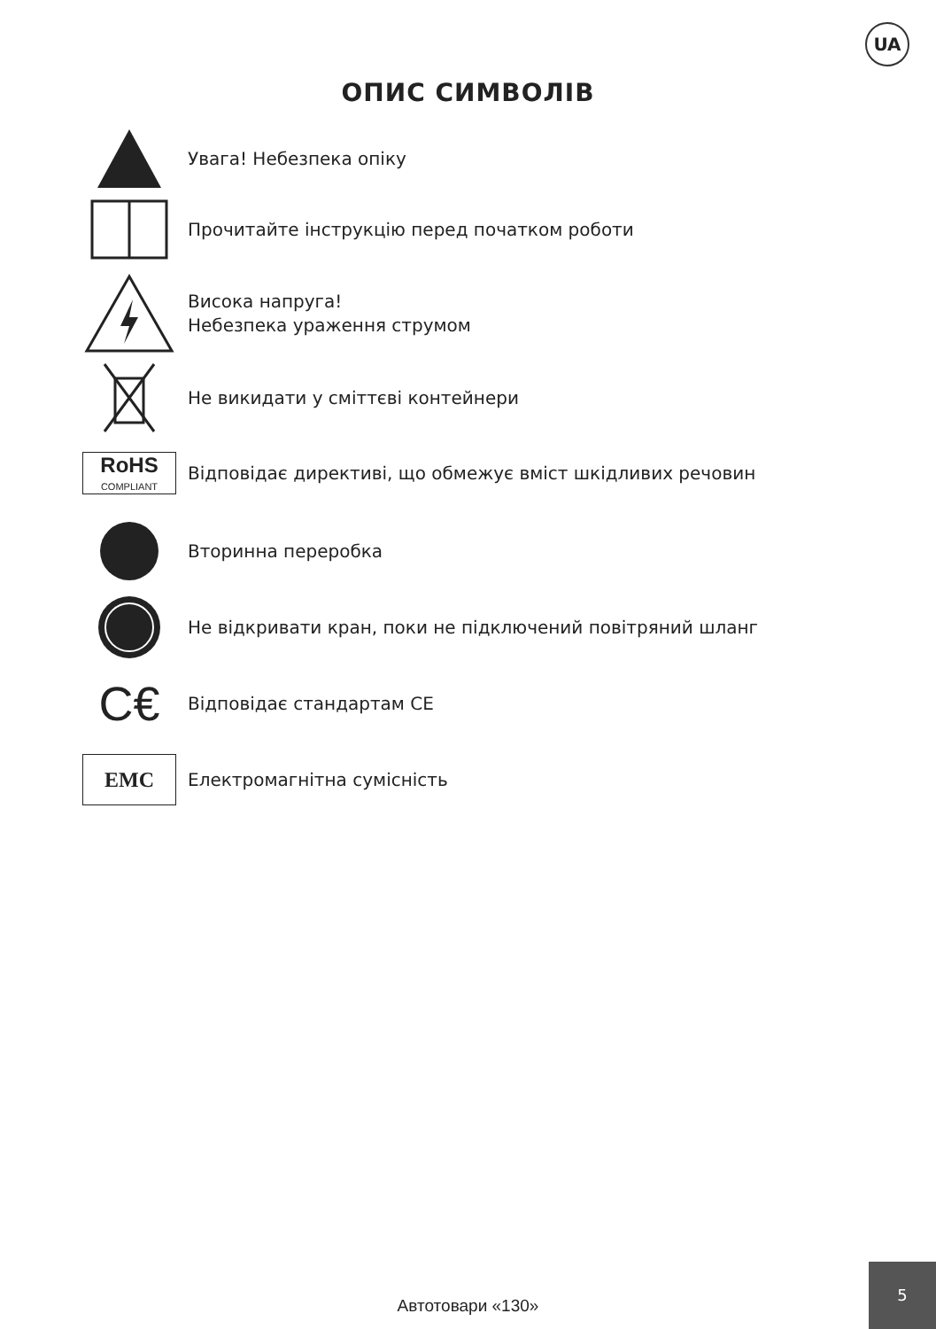UA
ОПИС СИМВОЛІВ
Увага! Небезпека опіку
Прочитайте інструкцію перед початком роботи
Висока напруга!
Небезпека ураження струмом
Не викидати у сміттєві контейнери
RoHS
COMPLIANT
Відповідає директиві, що обмежує вміст шкідливих речовин
Вторинна переробка
Не відкривати кран, поки не підключений повітряний шланг
C€
Відповідає стандартам CE
EMC
Електромагнітна сумісність
Автотовари «130»
5